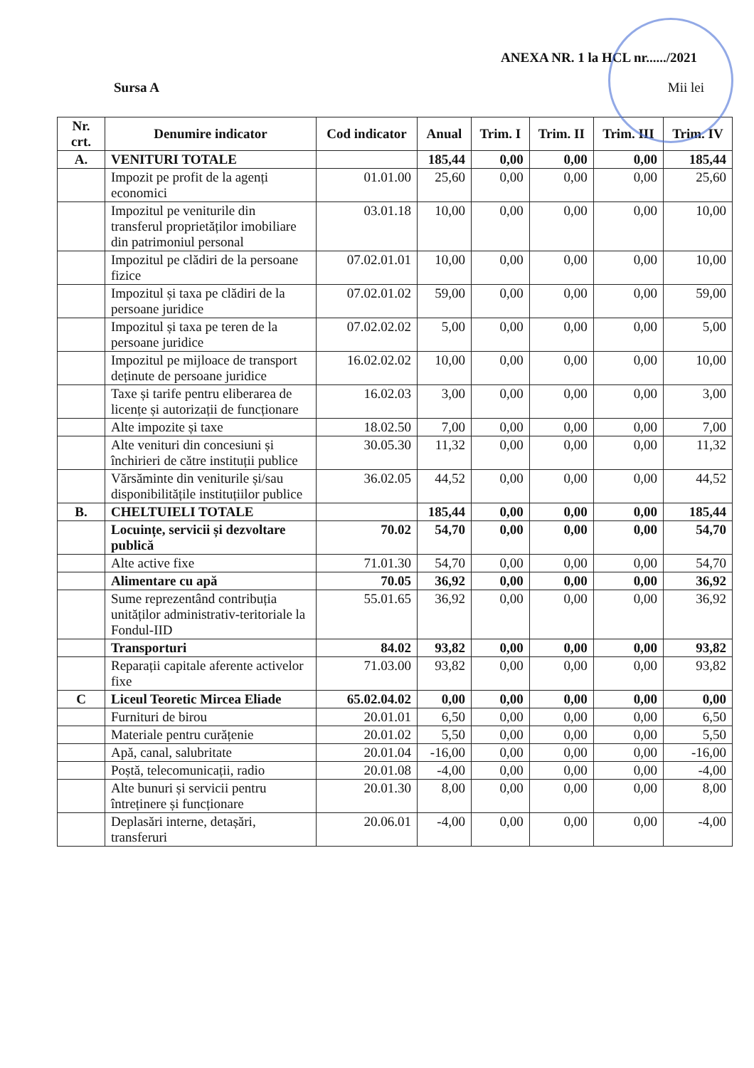ANEXA NR. 1 la HCL nr....../2021
Sursa A Mii lei
| Nr. crt. | Denumire indicator | Cod indicator | Anual | Trim. I | Trim. II | Trim. III | Trim. IV |
| --- | --- | --- | --- | --- | --- | --- | --- |
| A. | VENITURI TOTALE | | 185,44 | 0,00 | 0,00 | 0,00 | 185,44 |
| | Impozit pe profit de la agenți economici | 01.01.00 | 25,60 | 0,00 | 0,00 | 0,00 | 25,60 |
| | Impozitul pe veniturile din transferul proprietăților imobiliare din patrimoniul personal | 03.01.18 | 10,00 | 0,00 | 0,00 | 0,00 | 10,00 |
| | Impozitul pe clădiri de la persoane fizice | 07.02.01.01 | 10,00 | 0,00 | 0,00 | 0,00 | 10,00 |
| | Impozitul și taxa pe clădiri de la persoane juridice | 07.02.01.02 | 59,00 | 0,00 | 0,00 | 0,00 | 59,00 |
| | Impozitul și taxa pe teren de la persoane juridice | 07.02.02.02 | 5,00 | 0,00 | 0,00 | 0,00 | 5,00 |
| | Impozitul pe mijloace de transport deținute de persoane juridice | 16.02.02.02 | 10,00 | 0,00 | 0,00 | 0,00 | 10,00 |
| | Taxe și tarife pentru eliberarea de licențe și autorizații de funcționare | 16.02.03 | 3,00 | 0,00 | 0,00 | 0,00 | 3,00 |
| | Alte impozite și taxe | 18.02.50 | 7,00 | 0,00 | 0,00 | 0,00 | 7,00 |
| | Alte venituri din concesiuni și închirieri de către instituții publice | 30.05.30 | 11,32 | 0,00 | 0,00 | 0,00 | 11,32 |
| | Vărsăminte din veniturile și/sau disponibilitățile instituțiilor publice | 36.02.05 | 44,52 | 0,00 | 0,00 | 0,00 | 44,52 |
| B. | CHELTUIELI TOTALE | | 185,44 | 0,00 | 0,00 | 0,00 | 185,44 |
| | Locuințe, servicii și dezvoltare publică | 70.02 | 54,70 | 0,00 | 0,00 | 0,00 | 54,70 |
| | Alte active fixe | 71.01.30 | 54,70 | 0,00 | 0,00 | 0,00 | 54,70 |
| | Alimentare cu apă | 70.05 | 36,92 | 0,00 | 0,00 | 0,00 | 36,92 |
| | Sume reprezentând contribuția unităților administrativ-teritoriale la Fondul-IID | 55.01.65 | 36,92 | 0,00 | 0,00 | 0,00 | 36,92 |
| | Transporturi | 84.02 | 93,82 | 0,00 | 0,00 | 0,00 | 93,82 |
| | Reparații capitale aferente activelor fixe | 71.03.00 | 93,82 | 0,00 | 0,00 | 0,00 | 93,82 |
| C | Liceul Teoretic Mircea Eliade | 65.02.04.02 | 0,00 | 0,00 | 0,00 | 0,00 | 0,00 |
| | Furnituri de birou | 20.01.01 | 6,50 | 0,00 | 0,00 | 0,00 | 6,50 |
| | Materiale pentru curățenie | 20.01.02 | 5,50 | 0,00 | 0,00 | 0,00 | 5,50 |
| | Apă, canal, salubritate | 20.01.04 | -16,00 | 0,00 | 0,00 | 0,00 | -16,00 |
| | Poștă, telecomunicații, radio | 20.01.08 | -4,00 | 0,00 | 0,00 | 0,00 | -4,00 |
| | Alte bunuri și servicii pentru întreținere și funcționare | 20.01.30 | 8,00 | 0,00 | 0,00 | 0,00 | 8,00 |
| | Deplasări interne, detașări, transferuri | 20.06.01 | -4,00 | 0,00 | 0,00 | 0,00 | -4,00 |